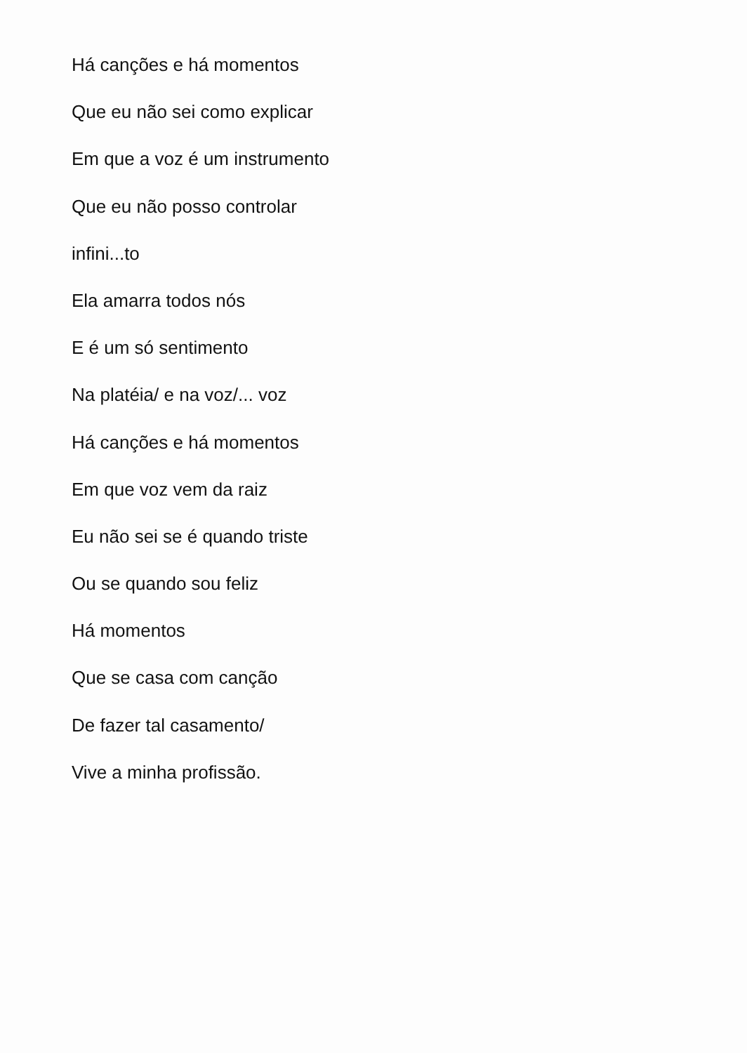Há canções e há momentos
Que eu não sei como explicar
Em que a voz é um instrumento
Que eu não posso controlar
infini...to
Ela amarra todos nós
E é um só sentimento
Na platéia/ e na voz/... voz
Há canções e há momentos
Em que voz vem da raiz
Eu não sei se é quando triste
Ou se quando sou feliz
Há momentos
Que se casa com canção
De fazer tal casamento/
Vive a minha profissão.